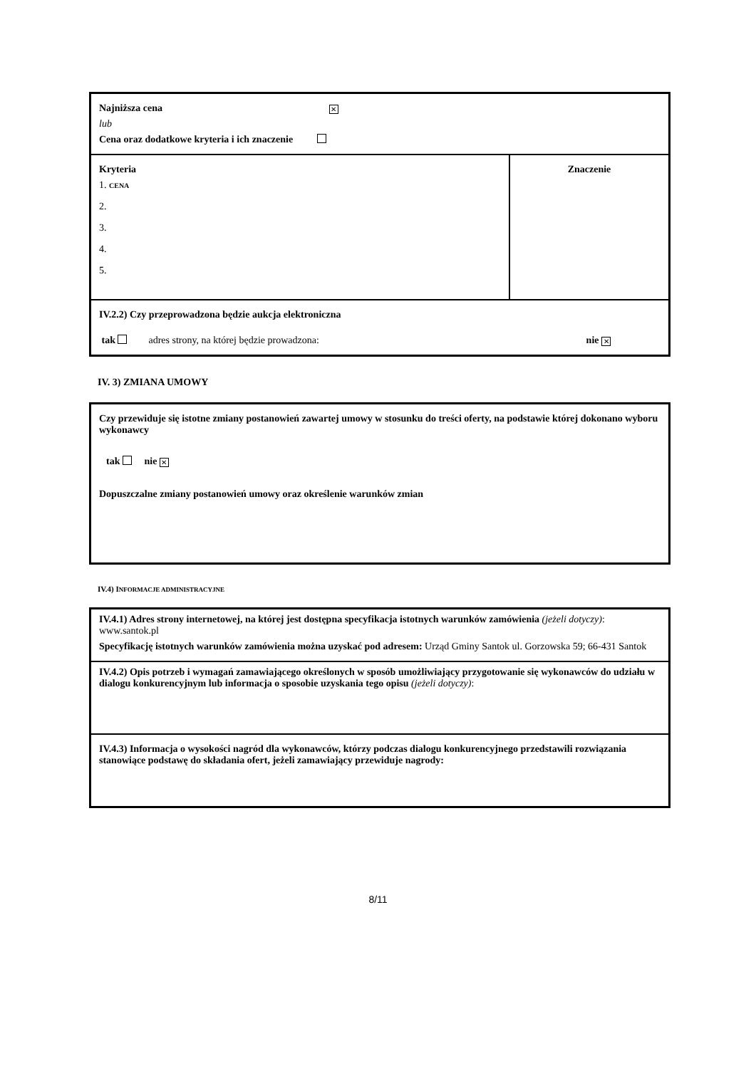| Najniższa cena ✕ lub Cena oraz dodatkowe kryteria i ich znaczenie | |
| Kryteria 1. CENA 2. 3. 4. 5. | Znaczenie |
| IV.2.2) Czy przeprowadzona będzie aukcja elektroniczna tak adres strony, na której będzie prowadzona: nie ✕ | |
IV. 3) ZMIANA UMOWY
| Czy przewiduje się istotne zmiany postanowień zawartej umowy w stosunku do treści oferty, na podstawie której dokonano wyboru wykonawcy tak nie ✕ Dopuszczalne zmiany postanowień umowy oraz określenie warunków zmian |
IV.4) INFORMACJE ADMINISTRACYJNE
| IV.4.1) Adres strony internetowej, na której jest dostępna specyfikacja istotnych warunków zamówienia (jeżeli dotyczy) : www.santok.pl Specyfikację istotnych warunków zamówienia można uzyskać pod adresem: Urząd Gminy Santok ul. Gorzowska 59; 66-431 Santok |
| IV.4.2) Opis potrzeb i wymagań zamawiającego określonych w sposób umożliwiający przygotowanie się wykonawców do udziału w dialogu konkurencyjnym lub informacja o sposobie uzyskania tego opisu (jeżeli dotyczy) : |
| IV.4.3) Informacja o wysokości nagród dla wykonawców, którzy podczas dialogu konkurencyjnego przedstawili rozwiązania stanowiące podstawę do składania ofert, jeżeli zamawiający przewiduje nagrody: |
8/11